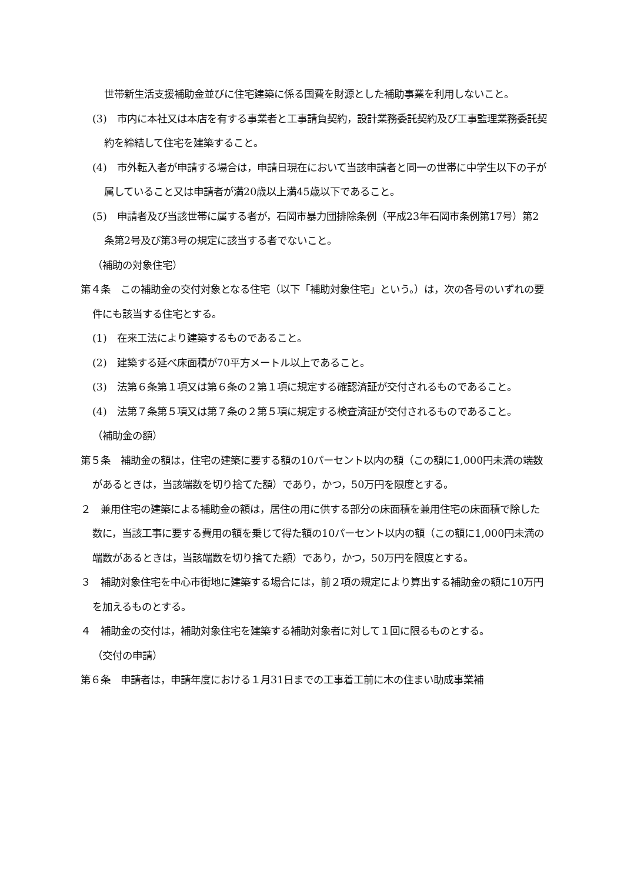世帯新生活支援補助金並びに住宅建築に係る国費を財源とした補助事業を利用しないこと。
(3)　市内に本社又は本店を有する事業者と工事請負契約，設計業務委託契約及び工事監理業務委託契約を締結して住宅を建築すること。
(4)　市外転入者が申請する場合は，申請日現在において当該申請者と同一の世帯に中学生以下の子が属していること又は申請者が満20歳以上満45歳以下であること。
(5)　申請者及び当該世帯に属する者が，石岡市暴力団排除条例（平成23年石岡市条例第17号）第2条第2号及び第3号の規定に該当する者でないこと。
（補助の対象住宅）
第４条　この補助金の交付対象となる住宅（以下「補助対象住宅」という。）は，次の各号のいずれの要件にも該当する住宅とする。
(1)　在来工法により建築するものであること。
(2)　建築する延べ床面積が70平方メートル以上であること。
(3)　法第６条第１項又は第６条の２第１項に規定する確認済証が交付されるものであること。
(4)　法第７条第５項又は第７条の２第５項に規定する検査済証が交付されるものであること。
（補助金の額）
第５条　補助金の額は，住宅の建築に要する額の10パーセント以内の額（この額に1,000円未満の端数があるときは，当該端数を切り捨てた額）であり，かつ，50万円を限度とする。
２　兼用住宅の建築による補助金の額は，居住の用に供する部分の床面積を兼用住宅の床面積で除した数に，当該工事に要する費用の額を乗じて得た額の10パーセント以内の額（この額に1,000円未満の端数があるときは，当該端数を切り捨てた額）であり，かつ，50万円を限度とする。
３　補助対象住宅を中心市街地に建築する場合には，前２項の規定により算出する補助金の額に10万円を加えるものとする。
４　補助金の交付は，補助対象住宅を建築する補助対象者に対して１回に限るものとする。
（交付の申請）
第６条　申請者は，申請年度における１月31日までの工事着工前に木の住まい助成事業補